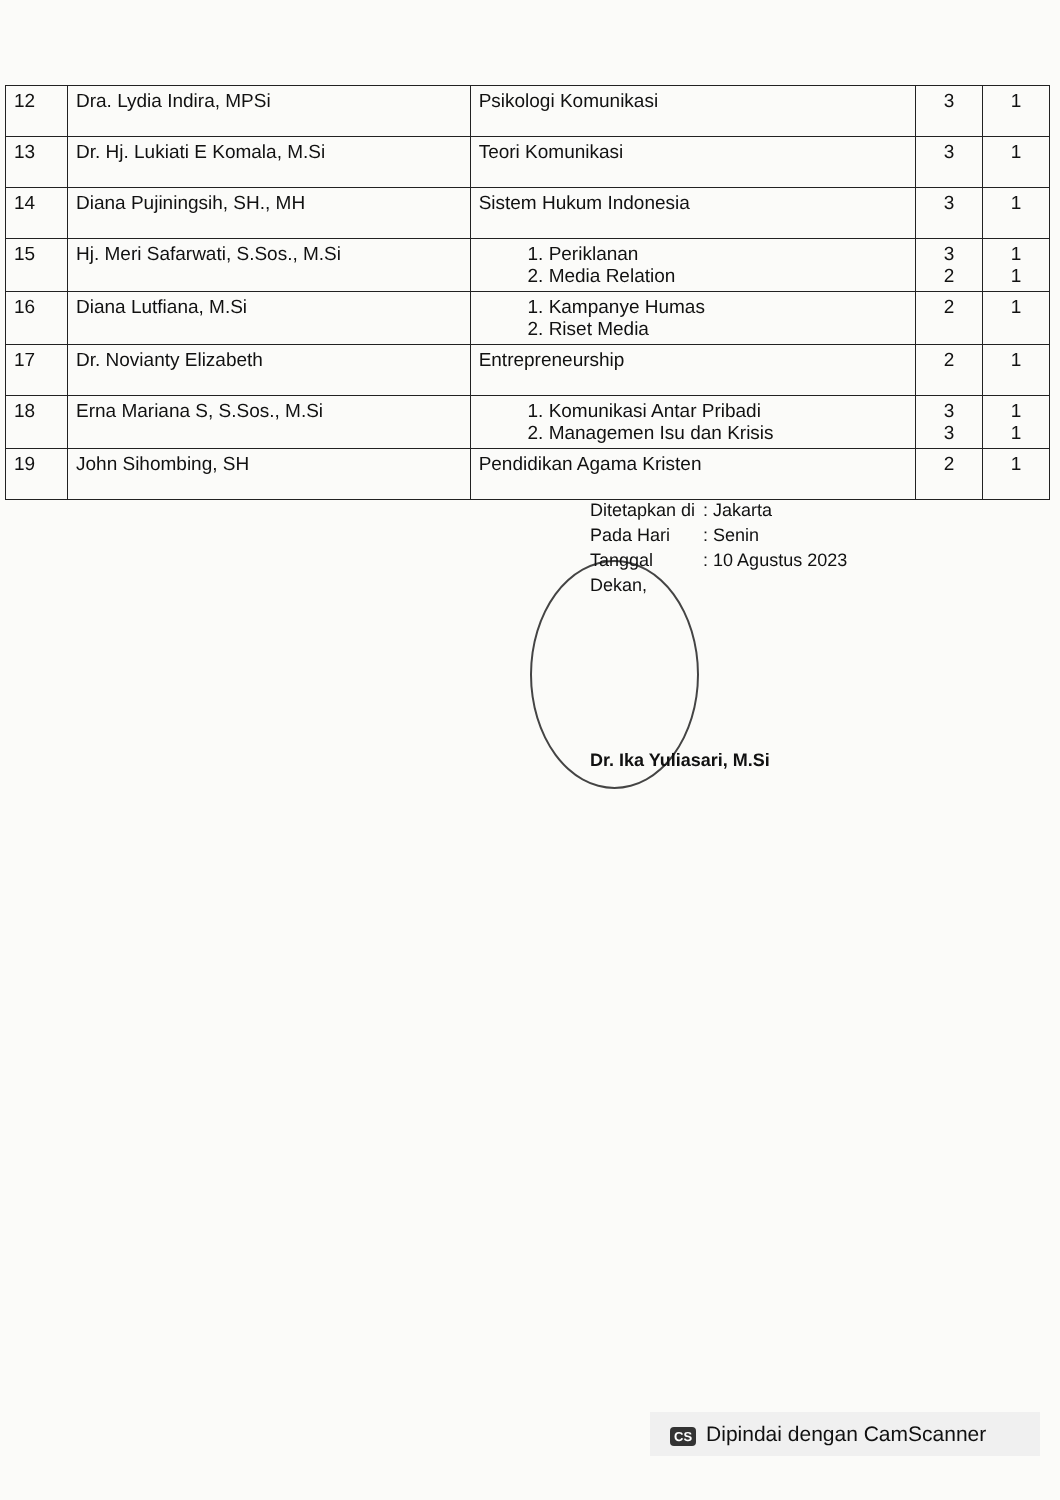| 12 | Dra. Lydia Indira, MPSi | Psikologi Komunikasi | 3 | 1 |
| 13 | Dr. Hj. Lukiati E Komala, M.Si | Teori Komunikasi | 3 | 1 |
| 14 | Diana Pujiningsih, SH., MH | Sistem Hukum Indonesia | 3 | 1 |
| 15 | Hj. Meri Safarwati, S.Sos., M.Si | 1. Periklanan 2. Media Relation | 3 2 | 1 1 |
| 16 | Diana Lutfiana, M.Si | 1. Kampanye Humas 2. Riset Media | 2 | 1 |
| 17 | Dr. Novianty Elizabeth | Entrepreneurship | 2 | 1 |
| 18 | Erna Mariana S, S.Sos., M.Si | 1. Komunikasi Antar Pribadi 2. Managemen Isu dan Krisis | 3 3 | 1 1 |
| 19 | John Sihombing, SH | Pendidikan Agama Kristen | 2 | 1 |
| Ditetapkan di | : Jakarta |
| Pada Hari | : Senin |
| Tanggal | : 10 Agustus 2023 |
Dekan,
Dr. Ika Yuliasari, M.Si
CS Dipindai dengan CamScanner